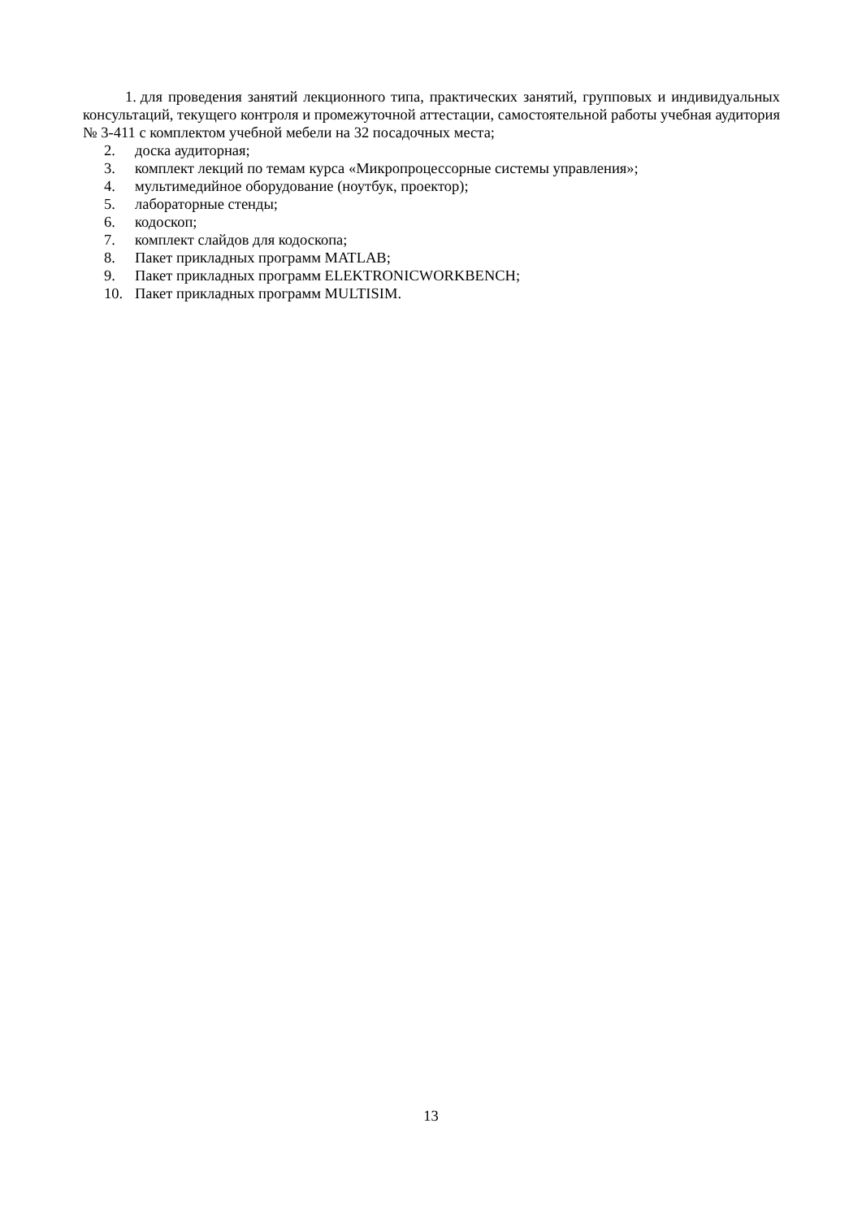1. для проведения занятий лекционного типа, практических занятий, групповых и индивидуальных консультаций, текущего контроля и промежуточной аттестации, самостоятельной работы учебная аудитория № 3-411 с комплектом учебной мебели на 32 посадочных места;
2. доска аудиторная;
3. комплект лекций по темам курса «Микропроцессорные системы управления»;
4. мультимедийное оборудование (ноутбук, проектор);
5. лабораторные стенды;
6. кодоскоп;
7. комплект слайдов для кодоскопа;
8. Пакет прикладных программ MATLAB;
9. Пакет прикладных программ ELEKTRONICWORKBENCH;
10. Пакет прикладных программ MULTISIM.
13